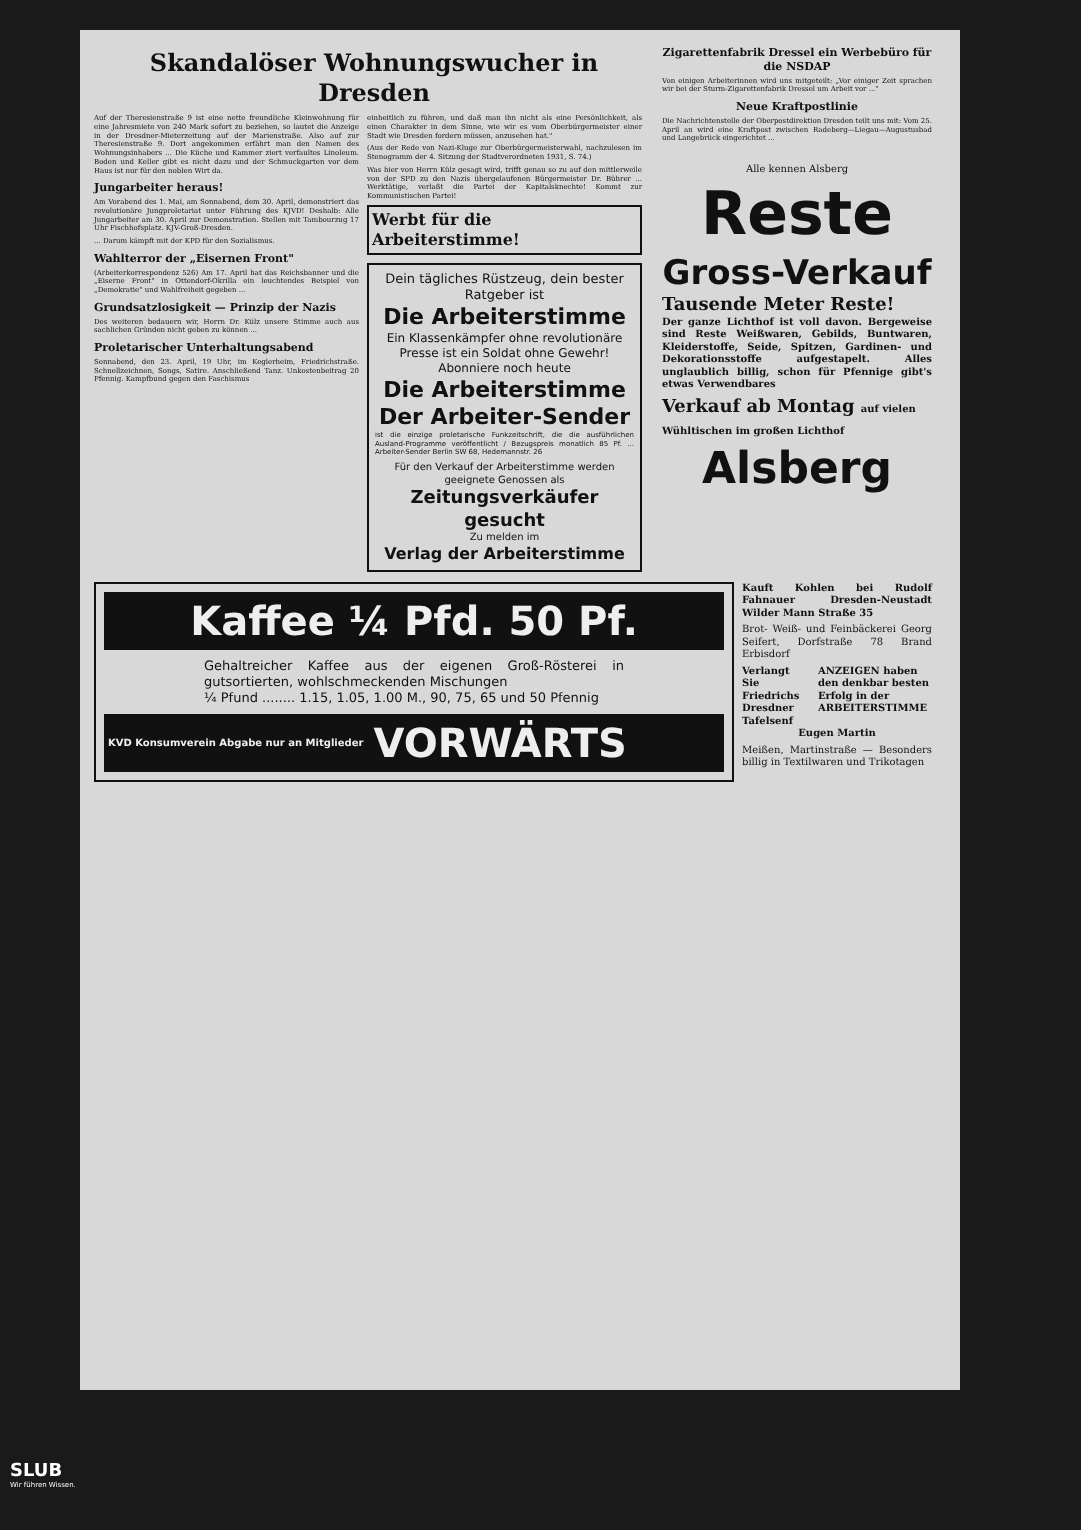Skandalöser Wohnungswucher in Dresden
Auf der Theresienstraße 9 ist eine nette freundliche Kleinwohnung für eine Jahresmiete von 240 Mark sofort zu beziehen, so lautet die Anzeige in der Dresdner-Mieterzeitung auf der Marienstraße. Also auf zur Theresienstraße 9. Dort angekommen erfährt man den Namen des Wohnungsinhabers ... Die Küche und Kammer ziert verfaultes Linoleum. Boden und Keller gibt es nicht dazu und der Schmuckgarten vor dem Haus ist nur für den noblen Wirt da.
Jungarbeiter heraus!
Am Vorabend des 1. Mai, am Sonnabend, dem 30. April, demonstriert das revolutionäre Jungproletariat unter Führung des KJVD! Deshalb: Alle Jungarbeiter am 30. April zur Demonstration. Stellen mit Tambourzug 17 Uhr Fischhofsplatz. KJV-Groß-Dresden.
... Darum kämpft mit der KPD für den Sozialismus.
Wahlterror der „Eisernen Front"
(Arbeiterkorrespondenz 526) Am 17. April hat das Reichsbanner und die „Eiserne Front" in Ottendorf-Okrilla ein leuchtendes Beispiel von „Demokratie" und Wahlfreiheit gegeben ...
Grundsatzlosigkeit — Prinzip der Nazis
Des weiteren bedauern wir, Herrn Dr. Külz unsere Stimme auch aus sachlichen Gründen nicht geben zu können ...
Proletarischer Unterhaltungsabend
Sonnabend, den 23. April, 19 Uhr, im Keglerheim, Friedrichstraße. Schnellzeichnen, Songs, Satire. Anschließend Tanz. Unkostenbeitrag 20 Pfennig. Kampfbund gegen den Faschismus
einheitlich zu führen, und daß man ihn nicht als eine Persönlichkeit, als einen Charakter in dem Sinne, wie wir es vom Oberbürgermeister einer Stadt wie Dresden fordern müssen, anzusehen hat."
(Aus der Rede von Nazi-Kluge zur Oberbürgermeisterwahl, nachzulesen im Stenogramm der 4. Sitzung der Stadtverordneten 1931, S. 74.)
Was hier von Herrn Külz gesagt wird, trifft genau so zu auf den mittlerweile von der SPD zu den Nazis übergelaufenen Bürgermeister Dr. Bührer ... Werktätige, verlaßt die Partei der Kapitalsknechte! Kommt zur Kommunistischen Partei!
Werbt für die Arbeiterstimme!
Dein tägliches Rüstzeug, dein bester Ratgeber ist
Die Arbeiterstimme
Ein Klassenkämpfer ohne revolutionäre Presse ist ein Soldat ohne Gewehr!
Abonniere noch heute
Die Arbeiterstimme
Der Arbeiter-Sender
ist die einzige proletarische Funkzeitschrift, die die ausführlichen Ausland-Programme veröffentlicht / Bezugspreis monatlich 85 Pf. ... Arbeiter-Sender Berlin SW 68, Hedemannstr. 26
Für den Verkauf der Arbeiterstimme werden geeignete Genossen als
Zeitungsverkäufer gesucht
Zu melden im
Verlag der Arbeiterstimme
Zigarettenfabrik Dressel ein Werbebüro für die NSDAP
Von einigen Arbeiterinnen wird uns mitgeteilt: „Vor einiger Zeit sprachen wir bei der Sturm-Zigarettenfabrik Dressel um Arbeit vor ..."
Neue Kraftpostlinie
Die Nachrichtenstelle der Oberpostdirektion Dresden teilt uns mit: Vom 25. April an wird eine Kraftpost zwischen Radeberg—Liegau—Augustusbad und Langebrück eingerichtet ...
Alle kennen Alsberg
Reste
Gross-Verkauf
Tausende Meter Reste!
Der ganze Lichthof ist voll davon. Bergeweise sind Reste Weißwaren, Gebilds, Buntwaren, Kleiderstoffe, Seide, Spitzen, Gardinen- und Dekorationsstoffe aufgestapelt. Alles unglaublich billig, schon für Pfennige gibt's etwas Verwendbares
Verkauf ab Montag auf vielen Wühltischen im großen Lichthof
Alsberg
Kaffee ¼ Pfd. 50 Pf.
Gehaltreicher Kaffee aus der eigenen Groß-Rösterei in gutsortierten, wohlschmeckenden Mischungen
¼ Pfund ........ 1.15, 1.05, 1.00 M., 90, 75, 65 und 50 Pfennig
KVD Konsumverein Abgabe nur an Mitglieder VORWÄRTS
Kauft Kohlen bei Rudolf Fahnauer Dresden-Neustadt Wilder Mann Straße 35
Brot- Weiß- und Feinbäckerei Georg Seifert, Dorfstraße 78 Brand Erbisdorf
Verlangt Sie Friedrichs Dresdner Tafelsenf
ANZEIGEN haben den denkbar besten Erfolg in der ARBEITERSTIMME
Eugen Martin
Meißen, Martinstraße — Besonders billig in Textilwaren und Trikotagen
SLUB
Wir führen Wissen.